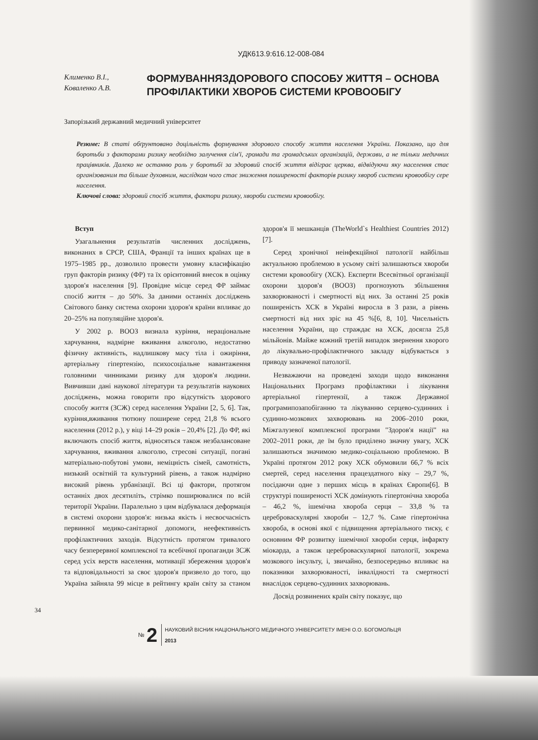УДК613.9:616.12-008-084
Клименко В.І.,
Коваленко А.В.
ФОРМУВАННЯЗДОРОВОГО СПОСОБУ ЖИТТЯ – ОСНОВА ПРОФІЛАКТИКИ ХВОРОБ СИСТЕМИ КРОВООБІГУ
Запорізький державний медичний університет
Резюме: В статі обґрунтовано доцільність формування здорового способу життя населення України. Показано, що для боротьби з факторами ризику необхідно залучення сім'ї, громади та громадських організацій, держави, а не тільки медичних працівників. Далеко не останню роль у боротьбі за здоровий спосіб життя відіграє церква, відвідуючи яку населення стає організованим та більше духовним, наслідком чого стає зниження поширеності факторів ризику хвороб системи кровообігу сере населення.
Ключові слова: здоровий спосіб життя, фактори ризику, хвороби системи кровообігу.
Вступ
Узагальнення результатів численних досліджень, виконаних в СРСР, США, Франції та інших країнах ще в 1975–1985 рр., дозволило провести умовну класифікацію груп факторів ризику (ФР) та їх орієнтовний внесок в оцінку здоров'я населення [9]. Провідне місце серед ФР займає спосіб життя – до 50%. За даними останніх досліджень Світового банку система охорони здоров'я країни впливає до 20–25% на популяційне здоров'я.
У 2002 р. ВООЗ визнала куріння, нераціональне харчування, надмірне вживання алкоголю, недостатню фізичну активність, надлишкову масу тіла і ожиріння, артеріальну гіпертензію, психосоціальне навантаження головними чинниками ризику для здоров'я людини. Вивчивши дані наукової літератури та результатів наукових досліджень, можна говорити про відсутність здорового способу життя (ЗСЖ) серед населення України [2, 5, 6]. Так, куріння,вживання тютюну поширене серед 21,8 % всього населення (2012 р.), у віці 14–29 років – 20,4% [2]. До ФР, які включають спосіб життя, відносяться також незбалансоване харчування, вживання алкоголю, стресові ситуації, погані матеріально-побутові умови, неміцність сімей, самотність, низький освітній та культурний рівень, а також надмірно високий рівень урбанізації. Всі ці фактори, протягом останніх двох десятиліть, стрімко поширювалися по всій території України. Паралельно з цим відбувалася деформація в системі охорони здоров'я: низька якість і несвоєчасність первинної медико-санітарної допомоги, неефективність профілактичних заходів. Відсутність протягом тривалого часу безперервної комплексної та всебічної пропаганди ЗСЖ серед усіх верств населення, мотивації збереження здоров'я та відповідальності за своє здоров'я призвело до того, що Україна зайняла 99 місце в рейтингу країн світу за станом здоров'я її мешканців (TheWorld`s Healthiest Countries 2012) [7].
Серед хронічної неінфекційної патології найбільш актуальною проблемою в усьому світі залишаються хвороби системи кровообігу (ХСК). Експерти Всесвітньої організації охорони здоров'я (ВООЗ) прогнозують збільшення захворюваності і смертності від них. За останні 25 років поширеність ХСК в Україні виросла в 3 рази, а рівень смертності від них зріс на 45 %[6, 8, 10]. Чисельність населення України, що страждає на ХСК, досягла 25,8 мільйонів. Майже кожний третій випадок звернення хворого до лікувально-профілактичного закладу відбувається з приводу зазначеної патології.
Незважаючи на проведені заходи щодо виконання Національних Програмз профілактики і лікування артеріальної гіпертензії, а також Державної програмипозапобіганню та лікуванню серцево-судинних і судинно-мозкових захворювань на 2006–2010 роки, Міжгалузевої комплексної програми "Здоров'я нації" на 2002–2011 роки, де їм було приділено значну увагу, ХСК залишаються значимою медико-соціальною проблемою. В Україні протягом 2012 року ХСК обумовили 66,7 % всіх смертей, серед населення працездатного віку – 29,7 %, посідаючи одне з перших місць в країнах Європи[6]. В структурі поширеності ХСК домінують гіпертонічна хвороба – 46,2 %, ішемічна хвороба серця – 33,8 % та цереброваскулярні хвороби – 12,7 %. Саме гіпертонічна хвороба, в основі якої є підвищення артеріального тиску, є основним ФР розвитку ішемічної хвороби серця, інфаркту міокарда, а також цереброваскулярної патології, зокрема мозкового інсульту, і, звичайно, безпосередньо впливає на показники захворюваності, інвалідності та смертності внаслідок серцево-судинних захворювань.
Досвід розвинених країн світу показує, що
34
№ 2
НАУКОВИЙ ВІСНИК НАЦІОНАЛЬНОГО МЕДИЧНОГО УНІВЕРСИТЕТУ ІМЕНІ О.О. БОГОМОЛЬЦЯ
2013